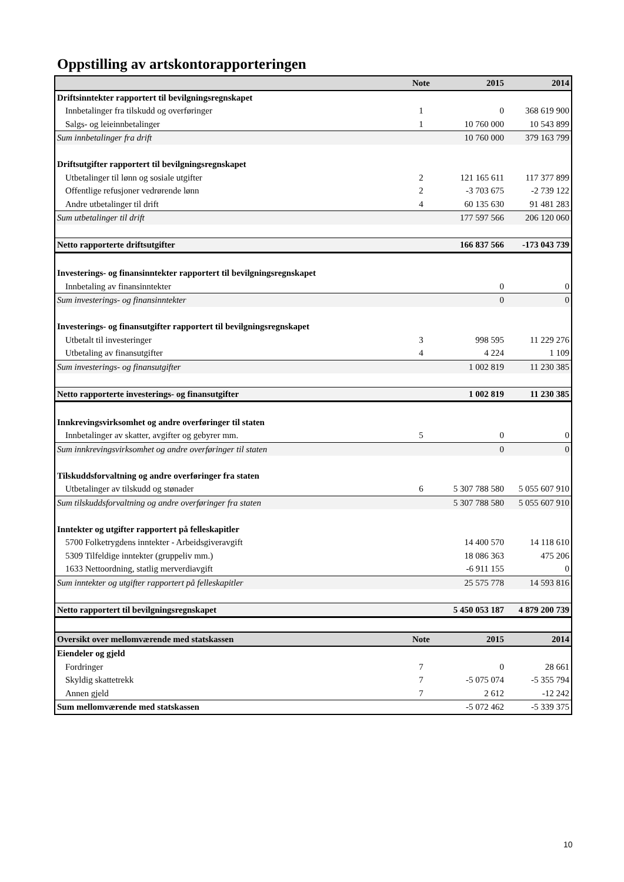Oppstilling av artskontorapporteringen
| | Note | 2015 | 2014 |
| --- | --- | --- | --- |
| Driftsinntekter rapportert til bevilgningsregnskapet | | | |
| Innbetalinger fra tilskudd og overføringer | 1 | 0 | 368 619 900 |
| Salgs- og leieinnbetalinger | 1 | 10 760 000 | 10 543 899 |
| Sum innbetalinger fra drift | | 10 760 000 | 379 163 799 |
| Driftsutgifter rapportert til bevilgningsregnskapet | | | |
| Utbetalinger til lønn og sosiale utgifter | 2 | 121 165 611 | 117 377 899 |
| Offentlige refusjoner vedrørende lønn | 2 | -3 703 675 | -2 739 122 |
| Andre utbetalinger til drift | 4 | 60 135 630 | 91 481 283 |
| Sum utbetalinger til drift | | 177 597 566 | 206 120 060 |
| Netto rapporterte driftsutgifter | | 166 837 566 | -173 043 739 |
| Investerings- og finansinntekter rapportert til bevilgningsregnskapet | | | |
| Innbetaling av finansinntekter | | 0 | 0 |
| Sum investerings- og finansinntekter | | 0 | 0 |
| Investerings- og finansutgifter rapportert til bevilgningsregnskapet | | | |
| Utbetalt til investeringer | 3 | 998 595 | 11 229 276 |
| Utbetaling av finansutgifter | 4 | 4 224 | 1 109 |
| Sum investerings- og finansutgifter | | 1 002 819 | 11 230 385 |
| Netto rapporterte investerings- og finansutgifter | | 1 002 819 | 11 230 385 |
| Innkrevingsvirksomhet og andre overføringer til staten | | | |
| Innbetalinger av skatter, avgifter og gebyrer mm. | 5 | 0 | 0 |
| Sum innkrevingsvirksomhet og andre overføringer til staten | | 0 | 0 |
| Tilskuddsforvaltning og andre overføringer fra staten | | | |
| Utbetalinger av tilskudd og stønader | 6 | 5 307 788 580 | 5 055 607 910 |
| Sum tilskuddsforvaltning og andre overføringer fra staten | | 5 307 788 580 | 5 055 607 910 |
| Inntekter og utgifter rapportert på felleskapitler | | | |
| 5700 Folketrygdens inntekter - Arbeidsgiveravgift | | 14 400 570 | 14 118 610 |
| 5309 Tilfeldige inntekter (gruppeliv mm.) | | 18 086 363 | 475 206 |
| 1633 Nettoordning, statlig merverdiavgift | | -6 911 155 | 0 |
| Sum inntekter og utgifter rapportert på felleskapitler | | 25 575 778 | 14 593 816 |
| Netto rapportert til bevilgningsregnskapet | | 5 450 053 187 | 4 879 200 739 |
| Oversikt over mellomværende med statskassen | Note | 2015 | 2014 |
| Eiendeler og gjeld | | | |
| Fordringer | 7 | 0 | 28 661 |
| Skyldig skattetrekk | 7 | -5 075 074 | -5 355 794 |
| Annen gjeld | 7 | 2 612 | -12 242 |
| Sum mellomværende med statskassen | | -5 072 462 | -5 339 375 |
10